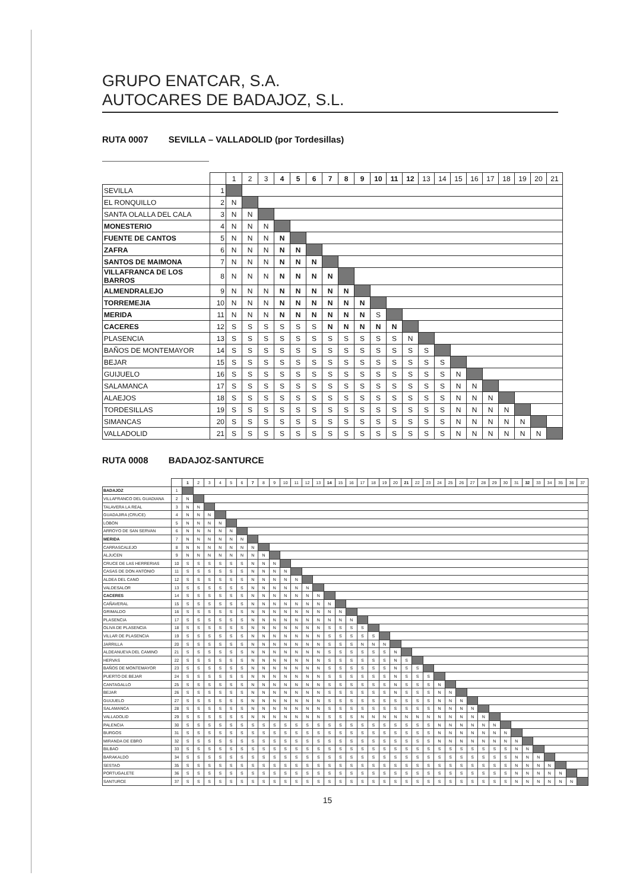GRUPO ENATCAR, S.A.
AUTOCARES DE BADAJOZ, S.L.
RUTA 0007 SEVILLA – VALLADOLID (por Tordesillas)
| | | 1 | 2 | 3 | 4 | 5 | 6 | 7 | 8 | 9 | 10 | 11 | 12 | 13 | 14 | 15 | 16 | 17 | 18 | 19 | 20 | 21 |
| --- | --- | --- | --- | --- | --- | --- | --- | --- | --- | --- | --- | --- | --- | --- | --- | --- | --- | --- | --- | --- | --- | --- |
| SEVILLA | 1 | | | | | | | | | | | | | | | | | | | | | |
| EL RONQUILLO | 2 | N | | | | | | | | | | | | | | | | | | | | |
| SANTA OLALLA DEL CALA | 3 | N | N | | | | | | | | | | | | | | | | | | | |
| MONESTERIO | 4 | N | N | N | | | | | | | | | | | | | | | | | | |
| FUENTE DE CANTOS | 5 | N | N | N | N | | | | | | | | | | | | | | | | | |
| ZAFRA | 6 | N | N | N | N | N | | | | | | | | | | | | | | | | |
| SANTOS DE MAIMONA | 7 | N | N | N | N | N | N | | | | | | | | | | | | | | | |
| VILLAFRANCA DE LOS BARROS | 8 | N | N | N | N | N | N | N | | | | | | | | | | | | | | |
| ALMENDRALEJO | 9 | N | N | N | N | N | N | N | N | | | | | | | | | | | | | |
| TORREMEJIA | 10 | N | N | N | N | N | N | N | N | N | | | | | | | | | | | | |
| MERIDA | 11 | N | N | N | N | N | N | N | N | N | S | | | | | | | | | | | |
| CACERES | 12 | S | S | S | S | S | S | N | N | N | N | N | | | | | | | | | | |
| PLASENCIA | 13 | S | S | S | S | S | S | S | S | S | S | S | N | | | | | | | | | |
| BAÑOS DE MONTEMAYOR | 14 | S | S | S | S | S | S | S | S | S | S | S | S | S | | | | | | | | |
| BEJAR | 15 | S | S | S | S | S | S | S | S | S | S | S | S | S | S | | | | | | | |
| GUIJUELO | 16 | S | S | S | S | S | S | S | S | S | S | S | S | S | S | N | | | | | | |
| SALAMANCA | 17 | S | S | S | S | S | S | S | S | S | S | S | S | S | S | N | N | | | | | |
| ALAEJOS | 18 | S | S | S | S | S | S | S | S | S | S | S | S | S | S | N | N | N | | | | |
| TORDESILLAS | 19 | S | S | S | S | S | S | S | S | S | S | S | S | S | S | N | N | N | N | | | |
| SIMANCAS | 20 | S | S | S | S | S | S | S | S | S | S | S | S | S | S | N | N | N | N | N | | |
| VALLADOLID | 21 | S | S | S | S | S | S | S | S | S | S | S | S | S | S | N | N | N | N | N | N | |
RUTA 0008 BADAJOZ-SANTURCE
| | | 1 | 2 | 3 | 4 | 5 | 6 | 7 | 8 | 9 | 10 | 11 | 12 | 13 | 14 | 15 | 16 | 17 | 18 | 19 | 20 | 21 | 22 | 23 | 24 | 25 | 26 | 27 | 28 | 29 | 30 | 31 | 32 | 33 | 34 | 35 | 36 | 37 |
| --- | --- | --- | --- | --- | --- | --- | --- | --- | --- | --- | --- | --- | --- | --- | --- | --- | --- | --- | --- | --- | --- | --- | --- | --- | --- | --- | --- | --- | --- | --- | --- | --- | --- | --- | --- | --- | --- | --- |
| BADAJOZ | 1 | | | | | | | | | | | | | | | | | | | | | | | | | | | | | | | | | | | | | |
| VILLAFRANCO DEL GUADIANA | 2 | N | | | | | | | | | | | | | | | | | | | | | | | | | | | | | | | | | | | | |
| TALAVERA LA REAL | 3 | N | N | | | | | | | | | | | | | | | | | | | | | | | | | | | | | | | | | | | |
| GUADAJIRA (CRUCE) | 4 | N | N | N | | | | | | | | | | | | | | | | | | | | | | | | | | | | | | | | | | |
| LOBON | 5 | N | N | N | N | | | | | | | | | | | | | | | | | | | | | | | | | | | | | | | | | |
| ARROYO DE SAN SERVAN | 6 | N | N | N | N | N | | | | | | | | | | | | | | | | | | | | | | | | | | | | | | | | |
| MERIDA | 7 | N | N | N | N | N | N | | | | | | | | | | | | | | | | | | | | | | | | | | | | | | | |
| CARRASCALEJO | 8 | N | N | N | N | N | N | N | | | | | | | | | | | | | | | | | | | | | | | | | | | | | | |
| ALJUCEN | 9 | N | N | N | N | N | N | N | N | | | | | | | | | | | | | | | | | | | | | | | | | | | | | |
| CRUCE DE LAS HERRERIAS | 10 | S | S | S | S | S | S | N | N | N | | | | | | | | | | | | | | | | | | | | | | | | | | | | |
| CASAS DE DON ANTONIO | 11 | S | S | S | S | S | S | N | N | N | N | | | | | | | | | | | | | | | | | | | | | | | | | | | |
| ALDEA DEL CANO | 12 | S | S | S | S | S | S | N | N | N | N | N | | | | | | | | | | | | | | | | | | | | | | | | | | |
| VALDESALOR | 13 | S | S | S | S | S | S | N | N | N | N | N | N | | | | | | | | | | | | | | | | | | | | | | | | | |
| CACERES | 14 | S | S | S | S | S | S | N | N | N | N | N | N | N | | | | | | | | | | | | | | | | | | | | | | | | |
| CAÑAVERAL | 15 | S | S | S | S | S | S | N | N | N | N | N | N | N | N | | | | | | | | | | | | | | | | | | | | | | | |
| GRIMALDO | 16 | S | S | S | S | S | S | N | N | N | N | N | N | N | N | N | | | | | | | | | | | | | | | | | | | | | | |
| PLASENCIA | 17 | S | S | S | S | S | S | N | N | N | N | N | N | N | N | N | N | | | | | | | | | | | | | | | | | | | | | |
| OLIVA DE PLASENCIA | 18 | S | S | S | S | S | S | N | N | N | N | N | N | N | S | S | S | S | | | | | | | | | | | | | | | | | | | | |
| VILLAR DE PLASENCIA | 19 | S | S | S | S | S | S | N | N | N | N | N | N | N | S | S | S | S | S | | | | | | | | | | | | | | | | | | | |
| JARRILLA | 20 | S | S | S | S | S | S | N | N | N | N | N | N | N | S | S | S | N | N | N | | | | | | | | | | | | | | | | | | |
| ALDEANUEVA DEL CAMINO | 21 | S | S | S | S | S | S | N | N | N | N | N | N | N | S | S | S | S | S | S | N | | | | | | | | | | | | | | | | | |
| HERVAS | 22 | S | S | S | S | S | S | N | N | N | N | N | N | N | S | S | S | S | S | S | N | S | | | | | | | | | | | | | | | | |
| BAÑOS DE MONTEMAYOR | 23 | S | S | S | S | S | S | N | N | N | N | N | N | N | S | S | S | S | S | S | N | S | S | | | | | | | | | | | | | | | |
| PUERTO DE BEJAR | 24 | S | S | S | S | S | S | N | N | N | N | N | N | N | S | S | S | S | S | S | N | S | S | S | | | | | | | | | | | | | | |
| CANTAGALLO | 25 | S | S | S | S | S | S | N | N | N | N | N | N | N | S | S | S | S | S | S | N | S | S | S | N | | | | | | | | | | | | | |
| BEJAR | 26 | S | S | S | S | S | S | N | N | N | N | N | N | N | S | S | S | S | S | S | N | S | S | S | N | N | | | | | | | | | | | | |
| GUIJUELO | 27 | S | S | S | S | S | S | N | N | N | N | N | N | N | S | S | S | S | S | S | S | S | S | S | N | N | N | | | | | | | | | | | |
| SALAMANCA | 28 | S | S | S | S | S | S | N | N | N | N | N | N | N | S | S | S | S | S | S | S | S | S | S | N | N | N | N | | | | | | | | | | |
| VALLADOLID | 29 | S | S | S | S | S | S | N | N | N | N | N | N | N | S | S | S | N | N | N | N | N | N | N | N | N | N | N | N | | | | | | | | | |
| PALENCIA | 30 | S | S | S | S | S | S | S | S | S | S | S | S | S | S | S | S | S | S | S | S | S | S | S | N | N | N | N | N | N | | | | | | | | |
| BURGOS | 31 | S | S | S | S | S | S | S | S | S | S | S | S | S | S | S | S | S | S | S | S | S | S | S | N | N | N | N | N | N | N | | | | | | | |
| MIRANDA DE EBRO | 32 | S | S | S | S | S | S | S | S | S | S | S | S | S | S | S | S | S | S | S | S | S | S | S | N | N | N | N | N | N | N | N | | | | | | |
| BILBAO | 33 | S | S | S | S | S | S | S | S | S | S | S | S | S | S | S | S | S | S | S | S | S | S | S | S | S | S | S | S | S | S | N | N | | | | | |
| BARAKALDO | 34 | S | S | S | S | S | S | S | S | S | S | S | S | S | S | S | S | S | S | S | S | S | S | S | S | S | S | S | S | S | S | N | N | N | | | | |
| SESTAO | 35 | S | S | S | S | S | S | S | S | S | S | S | S | S | S | S | S | S | S | S | S | S | S | S | S | S | S | S | S | S | S | N | N | N | N | | | |
| PORTUGALETE | 36 | S | S | S | S | S | S | S | S | S | S | S | S | S | S | S | S | S | S | S | S | S | S | S | S | S | S | S | S | S | S | N | N | N | N | N | | |
| SANTURCE | 37 | S | S | S | S | S | S | S | S | S | S | S | S | S | S | S | S | S | S | S | S | S | S | S | S | S | S | S | S | S | S | N | N | N | N | N | N | |
15